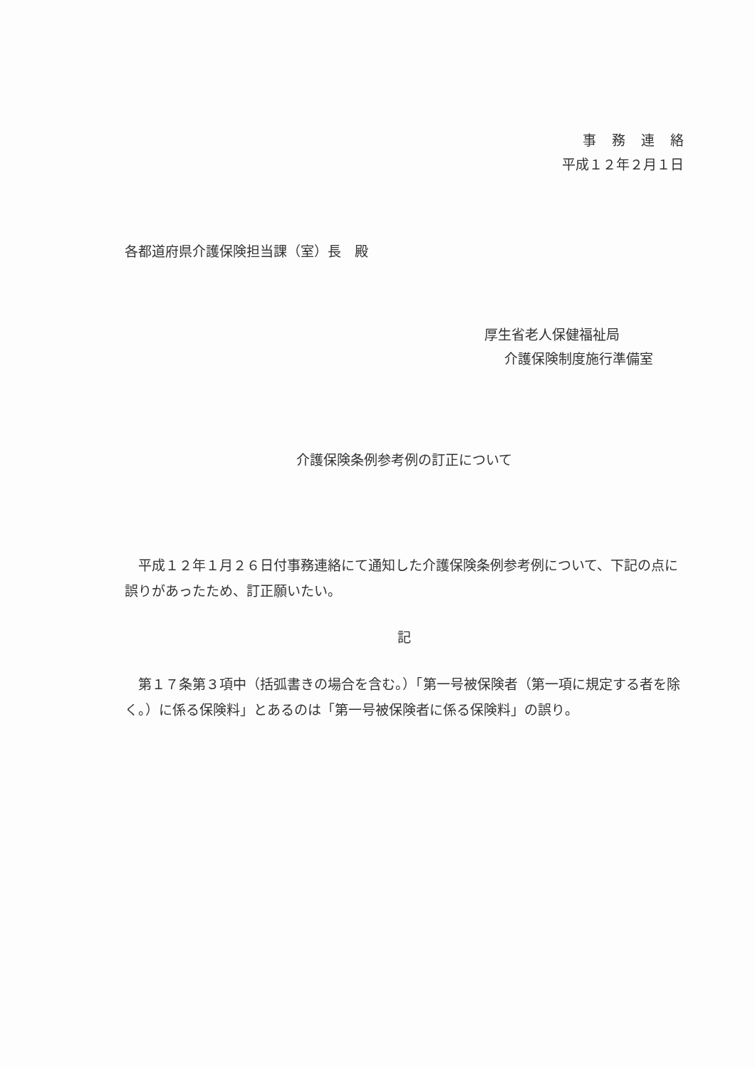事務連絡
平成１２年２月１日
各都道府県介護保険担当課（室）長　殿
厚生省老人保健福祉局
介護保険制度施行準備室
介護保険条例参考例の訂正について
平成１２年１月２６日付事務連絡にて通知した介護保険条例参考例について、下記の点に誤りがあったため、訂正願いたい。
記
第１７条第３項中（括弧書きの場合を含む。）「第一号被保険者（第一項に規定する者を除く。）に係る保険料」とあるのは「第一号被保険者に係る保険料」の誤り。